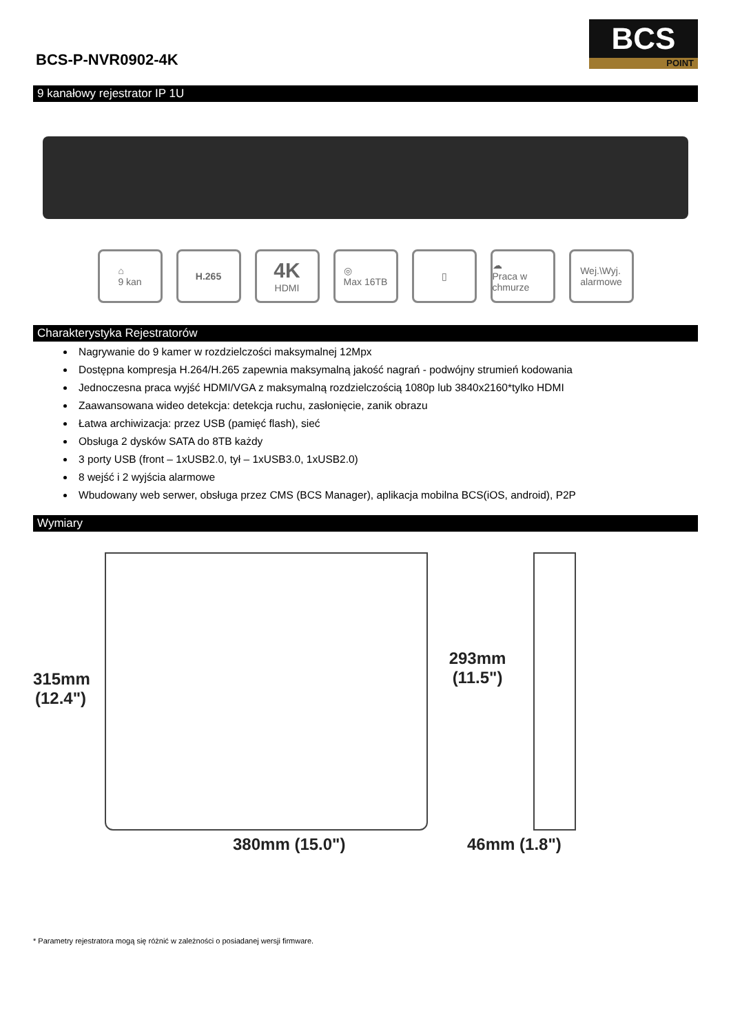BCS-P-NVR0902-4K
BCS
POINT
9 kanałowy rejestrator IP 1U
⌂
9 kan
H.265
4K
HDMI
◎
Max 16TB
▯ ☁
Praca w chmurze
Wej.\Wyj.
alarmowe
Charakterystyka Rejestratorów
Nagrywanie do 9 kamer w rozdzielczości maksymalnej 12Mpx
Dostępna kompresja H.264/H.265 zapewnia maksymalną jakość nagrań - podwójny strumień kodowania
Jednoczesna praca wyjść HDMI/VGA z maksymalną rozdzielczością 1080p lub 3840x2160*tylko HDMI
Zaawansowana wideo detekcja: detekcja ruchu, zasłonięcie, zanik obrazu
Łatwa archiwizacja: przez USB (pamięć flash), sieć
Obsługa 2 dysków SATA do 8TB każdy
3 porty USB (front – 1xUSB2.0, tył – 1xUSB3.0, 1xUSB2.0)
8 wejść i 2 wyjścia alarmowe
Wbudowany web serwer, obsługa przez CMS (BCS Manager), aplikacja mobilna BCS(iOS, android), P2P
Wymiary
315mm
(12.4")
293mm
(11.5")
380mm (15.0") 46mm (1.8")
* Parametry rejestratora mogą się różnić w zależności o posiadanej wersji firmware.